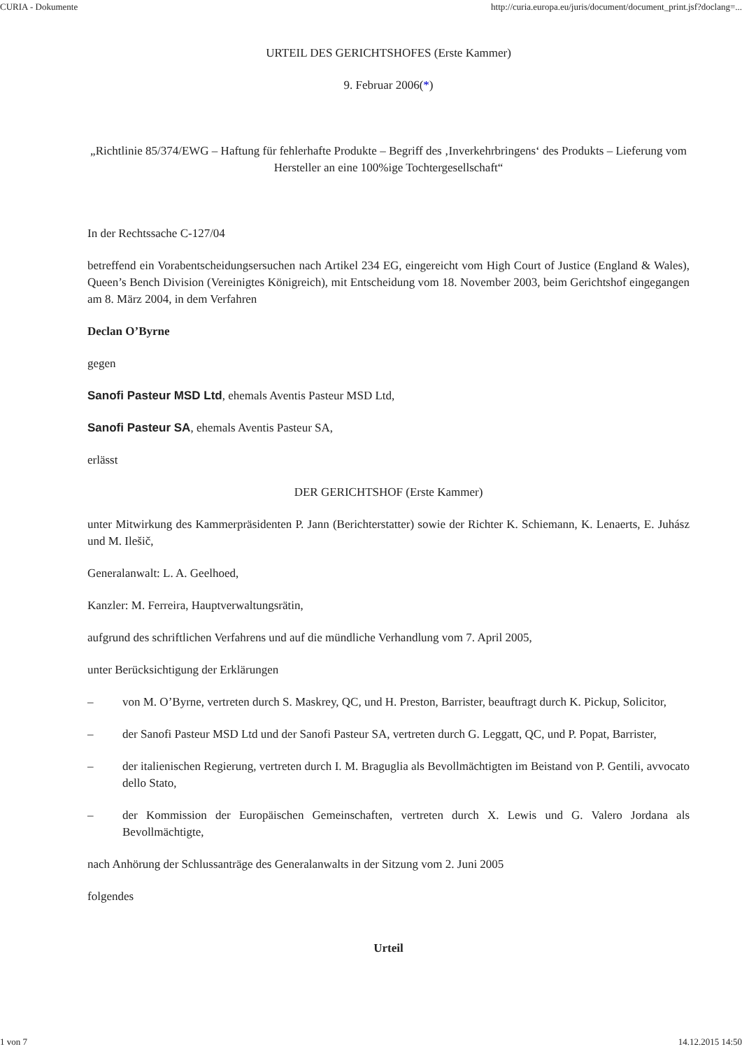CURIA - Dokumente http://curia.europa.eu/juris/document/document_print.jsf?doclang=...
URTEIL DES GERICHTSHOFES (Erste Kammer)
9. Februar 2006(*)
„Richtlinie 85/374/EWG – Haftung für fehlerhafte Produkte – Begriff des ‚Inverkehrbringens‘ des Produkts – Lieferung vom Hersteller an eine 100%ige Tochtergesellschaft“
In der Rechtssache C‑127/04
betreffend ein Vorabentscheidungsersuchen nach Artikel 234 EG, eingereicht vom High Court of Justice (England & Wales), Queen’s Bench Division (Vereinigtes Königreich), mit Entscheidung vom 18. November 2003, beim Gerichtshof eingegangen am 8. März 2004, in dem Verfahren
Declan O’Byrne
gegen
Sanofi Pasteur MSD Ltd, ehemals Aventis Pasteur MSD Ltd,
Sanofi Pasteur SA, ehemals Aventis Pasteur SA,
erlässt
DER GERICHTSHOF (Erste Kammer)
unter Mitwirkung des Kammerpräsidenten P. Jann (Berichterstatter) sowie der Richter K. Schiemann, K. Lenaerts, E. Juhász und M. Ilešič,
Generalanwalt: L. A. Geelhoed,
Kanzler: M. Ferreira, Hauptverwaltungsrätin,
aufgrund des schriftlichen Verfahrens und auf die mündliche Verhandlung vom 7. April 2005,
unter Berücksichtigung der Erklärungen
– von M. O’Byrne, vertreten durch S. Maskrey, QC, und H. Preston, Barrister, beauftragt durch K. Pickup, Solicitor,
– der Sanofi Pasteur MSD Ltd und der Sanofi Pasteur SA, vertreten durch G. Leggatt, QC, und P. Popat, Barrister,
– der italienischen Regierung, vertreten durch I. M. Braguglia als Bevollmächtigten im Beistand von P. Gentili, avvocato dello Stato,
– der Kommission der Europäischen Gemeinschaften, vertreten durch X. Lewis und G. Valero Jordana als Bevollmächtigte,
nach Anhörung der Schlussanträge des Generalanwalts in der Sitzung vom 2. Juni 2005
folgendes
Urteil
1 von 7 14.12.2015 14:50